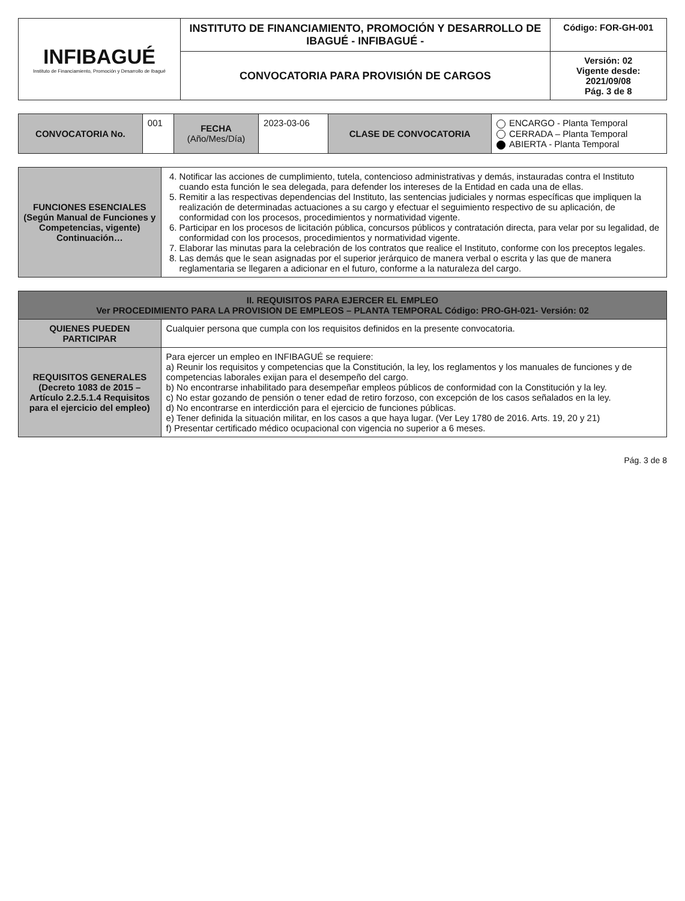| INFIBAGUÉ Instituto de Financiamiento, Promoción y Desarrollo de Ibagué | INSTITUTO DE FINANCIAMIENTO, PROMOCIÓN Y DESARROLLO DE IBAGUÉ - INFIBAGUÉ - | Código: FOR-GH-001 |
| | CONVOCATORIA PARA PROVISIÓN DE CARGOS | Versión: 02 Vigente desde: 2021/09/08 Pág. 3 de 8 |
| CONVOCATORIA No. | 001 | FECHA (Año/Mes/Día) | 2023-03-06 | CLASE DE CONVOCATORIA | ENCARGO - Planta Temporal CERRADA – Planta Temporal ABIERTA - Planta Temporal |
| FUNCIONES ESENCIALES (Según Manual de Funciones y Competencias, vigente) Continuación… | 4. Notificar las acciones de cumplimiento, tutela, contencioso administrativas y demás, instauradas contra el Instituto cuando esta función le sea delegada, para defender los intereses de la Entidad en cada una de ellas. 5. Remitir a las respectivas dependencias del Instituto, las sentencias judiciales y normas específicas que impliquen la realización de determinadas actuaciones a su cargo y efectuar el seguimiento respectivo de su aplicación, de conformidad con los procesos, procedimientos y normatividad vigente. 6. Participar en los procesos de licitación pública, concursos públicos y contratación directa, para velar por su legalidad, de conformidad con los procesos, procedimientos y normatividad vigente. 7. Elaborar las minutas para la celebración de los contratos que realice el Instituto, conforme con los preceptos legales. 8. Las demás que le sean asignadas por el superior jerárquico de manera verbal o escrita y las que de manera reglamentaria se llegaren a adicionar en el futuro, conforme a la naturaleza del cargo. |
| II. REQUISITOS PARA EJERCER EL EMPLEO Ver PROCEDIMIENTO PARA LA PROVISION DE EMPLEOS – PLANTA TEMPORAL Código: PRO-GH-021- Versión: 02 | |
| QUIENES PUEDEN PARTICIPAR | Cualquier persona que cumpla con los requisitos definidos en la presente convocatoria. |
| REQUISITOS GENERALES (Decreto 1083 de 2015 – Artículo 2.2.5.1.4 Requisitos para el ejercicio del empleo) | Para ejercer un empleo en INFIBAGUÉ se requiere: a) Reunir los requisitos y competencias que la Constitución, la ley, los reglamentos y los manuales de funciones y de competencias laborales exijan para el desempeño del cargo. b) No encontrarse inhabilitado para desempeñar empleos públicos de conformidad con la Constitución y la ley. c) No estar gozando de pensión o tener edad de retiro forzoso, con excepción de los casos señalados en la ley. d) No encontrarse en interdicción para el ejercicio de funciones públicas. e) Tener definida la situación militar, en los casos a que haya lugar. (Ver Ley 1780 de 2016. Arts. 19, 20 y 21) f) Presentar certificado médico ocupacional con vigencia no superior a 6 meses. |
Pág. 3 de 8